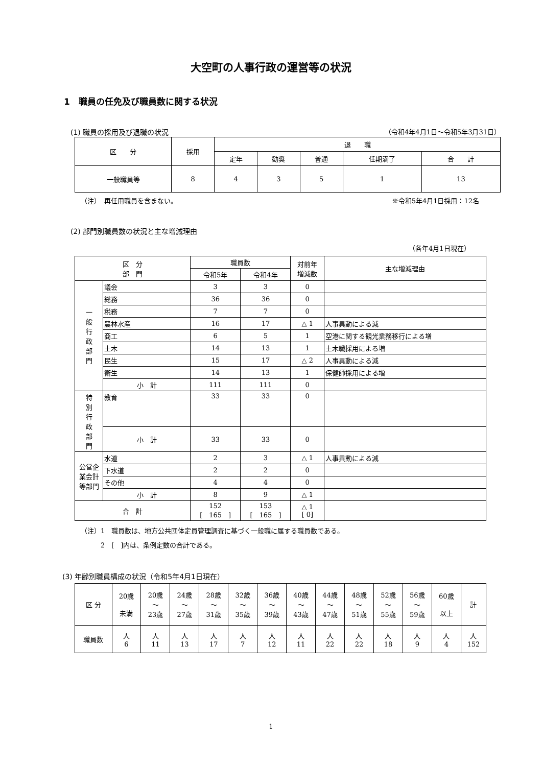大空町の人事行政の運営等の状況
1　職員の任免及び職員数に関する状況
(1) 職員の採用及び退職の状況 （令和4年4月1日～令和5年3月31日）
| 区 分 | 採用 | 退 職 | | | | |
| --- | --- | --- | --- | --- | --- | --- |
| | | 定年 | 勧奨 | 普通 | 任期満了 | 合 計 |
| 一般職員等 | 8 | 4 | 3 | 5 | 1 | 13 |
（注）　再任用職員を含まない。 ※令和5年4月1日採用：12名
(2) 部門別職員数の状況と主な増減理由
（各年4月1日現在）
| 区 分 部 門 | | 職員数 | | 対前年 増減数 | 主な増減理由 |
| --- | --- | --- | --- | --- | --- |
| | | 令和5年 | 令和4年 | | |
| 一 般 行 政 部 門 | 議会 | 3 | 3 | 0 | |
| | 総務 | 36 | 36 | 0 | |
| | 税務 | 7 | 7 | 0 | |
| | 農林水産 | 16 | 17 | △ 1 | 人事異動による減 |
| | 商工 | 6 | 5 | 1 | 空港に関する観光業務移行による増 |
| | 土木 | 14 | 13 | 1 | 土木職採用による増 |
| | 民生 | 15 | 17 | △ 2 | 人事異動による減 |
| | 衛生 | 14 | 13 | 1 | 保健師採用による増 |
| | 小 計 | 111 | 111 | 0 | |
| 特 別 行 政 部 門 | 教育 | 33 | 33 | 0 | |
| | 小 計 | 33 | 33 | 0 | |
| 公営企業会計等部門 | 水道 | 2 | 3 | △ 1 | 人事異動による減 |
| | 下水道 | 2 | 2 | 0 | |
| | その他 | 4 | 4 | 0 | |
| | 小 計 | 8 | 9 | △ 1 | |
| 合 計 | | 152 [ 165 ] | 153 [ 165 ] | △ 1 [ 0] | |
（注）1　職員数は、地方公共団体定員管理調査に基づく一般職に属する職員数である。
　　　2　[　]内は、条例定数の合計である。
(3) 年齢別職員構成の状況（令和5年4月1日現在）
| 区 分 | 20歳 未満 | 20歳 ～ 23歳 | 24歳 ～ 27歳 | 28歳 ～ 31歳 | 32歳 ～ 35歳 | 36歳 ～ 39歳 | 40歳 ～ 43歳 | 44歳 ～ 47歳 | 48歳 ～ 51歳 | 52歳 ～ 55歳 | 56歳 ～ 59歳 | 60歳 以上 | 計 |
| --- | --- | --- | --- | --- | --- | --- | --- | --- | --- | --- | --- | --- | --- |
| 職員数 | 人 6 | 人 11 | 人 13 | 人 17 | 人 7 | 人 12 | 人 11 | 人 22 | 人 22 | 人 18 | 人 9 | 人 4 | 人 152 |
1